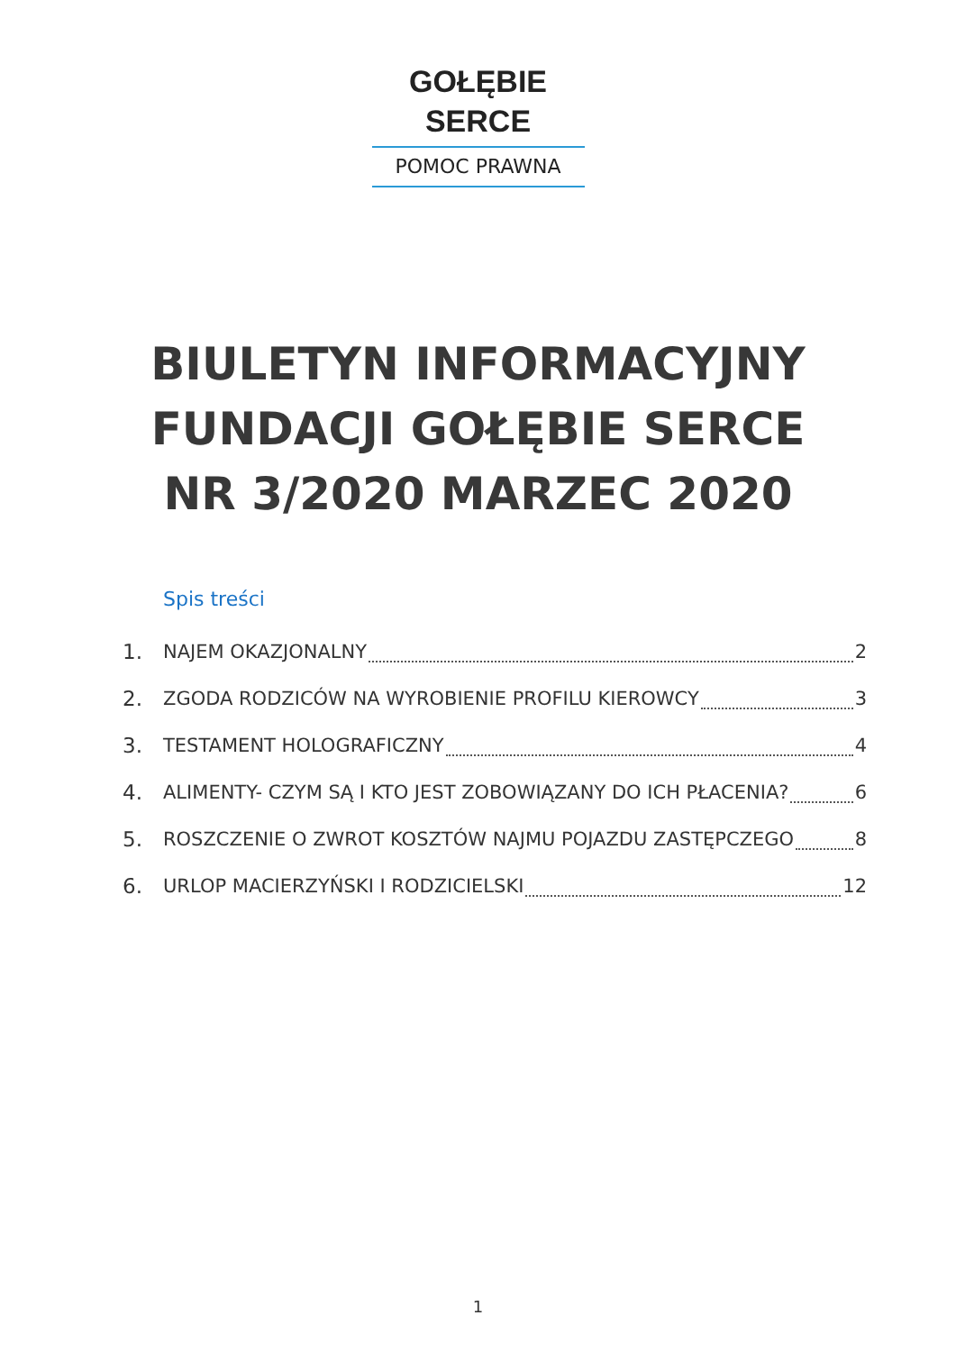GOŁĘBIE SERCE
POMOC PRAWNA
BIULETYN INFORMACYJNY
FUNDACJI GOŁĘBIE SERCE
NR 3/2020 MARZEC 2020
Spis treści
1. NAJEM OKAZJONALNY 2
2. ZGODA RODZICÓW NA WYROBIENIE PROFILU KIEROWCY 3
3. TESTAMENT HOLOGRAFICZNY 4
4. ALIMENTY- CZYM SĄ I KTO JEST ZOBOWIĄZANY DO ICH PŁACENIA? 6
5. ROSZCZENIE O ZWROT KOSZTÓW NAJMU POJAZDU ZASTĘPCZEGO 8
6. URLOP MACIERZYŃSKI I RODZICIELSKI 12
1